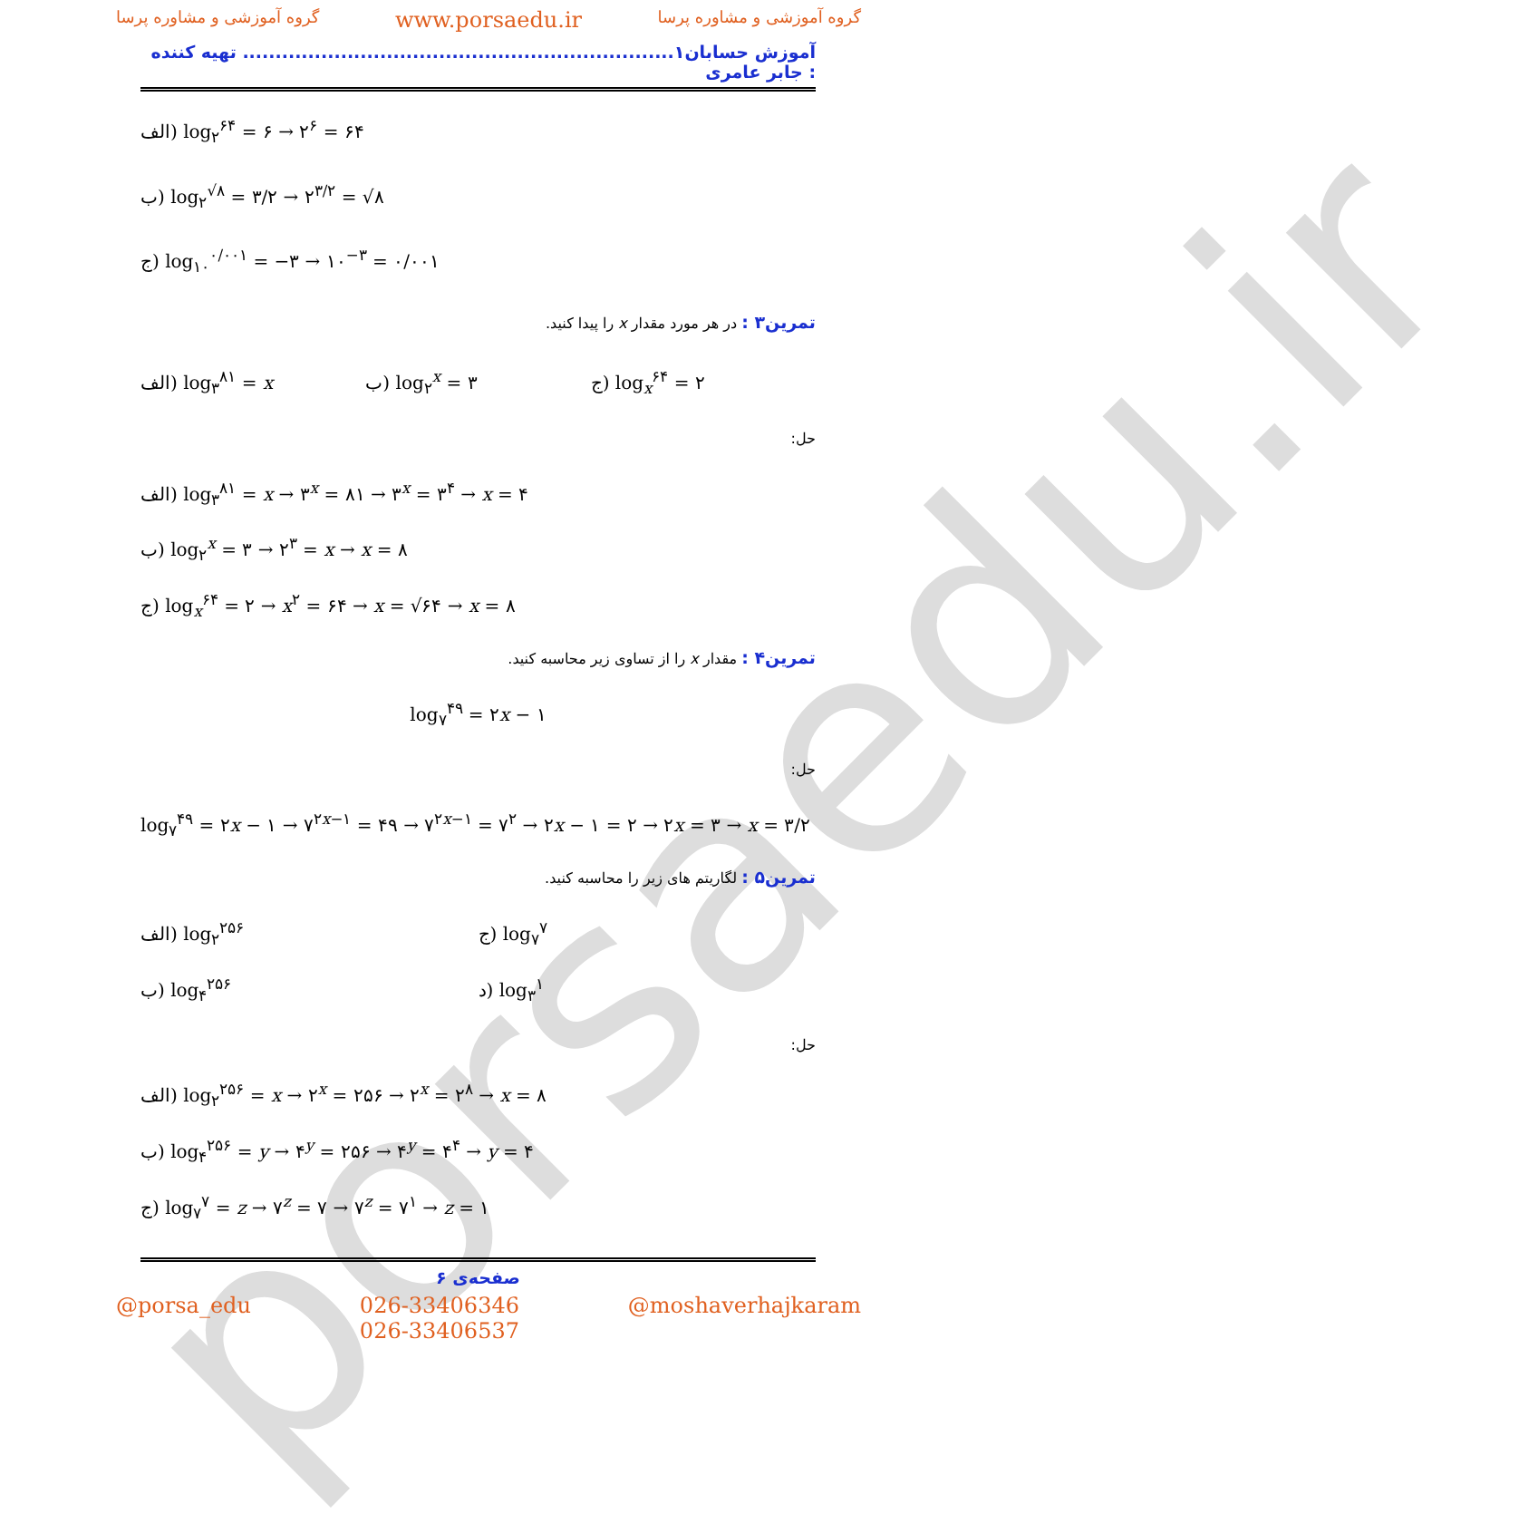porsaedu.ir
گروه آموزشی و مشاوره پرسا www.porsaedu.ir گروه آموزشی و مشاوره پرسا
آموزش حسابان۱.................................................................. تهیه کننده : جابر عامری
الف) log<sub>۲</sub><sup>۶۴</sup> = ۶ → ۲<sup>۶</sup> = ۶۴
ب) log<sub>۲</sub><sup>√۸</sup> = ۳/۲ → ۲<sup>۳/۲</sup> = √۸
ج) log<sub>۱۰</sub><sup>۰/۰۰۱</sup> = −۳ → ۱۰<sup>−۳</sup> = ۰/۰۰۱
تمرین۳ : در هر مورد مقدار x را پیدا کنید.
الف) log<sub>۳</sub><sup>۸۱</sup> = x ب) log<sub>۲</sub><sup>x</sup> = ۳ ج) log<sub>x</sub><sup>۶۴</sup> = ۲
حل:
الف) log<sub>۳</sub><sup>۸۱</sup> = x → ۳<sup>x</sup> = ۸۱ → ۳<sup>x</sup> = ۳<sup>۴</sup> → x = ۴
ب) log<sub>۲</sub><sup>x</sup> = ۳ → ۲<sup>۳</sup> = x → x = ۸
ج) log<sub>x</sub><sup>۶۴</sup> = ۲ → x<sup>۲</sup> = ۶۴ → x = √۶۴ → x = ۸
تمرین۴ : مقدار x را از تساوی زیر محاسبه کنید.
log<sub>۷</sub><sup>۴۹</sup> = ۲x − ۱
حل:
log<sub>۷</sub><sup>۴۹</sup> = ۲x − ۱ → ۷<sup>۲x−۱</sup> = ۴۹ → ۷<sup>۲x−۱</sup> = ۷<sup>۲</sup> → ۲x − ۱ = ۲ → ۲x = ۳ → x = ۳/۲
تمرین۵ : لگاریتم های زیر را محاسبه کنید.
الف) log<sub>۲</sub><sup>۲۵۶</sup> ج) log<sub>۷</sub><sup>۷</sup>
ب) log<sub>۴</sub><sup>۲۵۶</sup> د) log<sub>۳</sub><sup>۱</sup>
حل:
الف) log<sub>۲</sub><sup>۲۵۶</sup> = x → ۲<sup>x</sup> = ۲۵۶ → ۲<sup>x</sup> = ۲<sup>۸</sup> → x = ۸
ب) log<sub>۴</sub><sup>۲۵۶</sup> = y → ۴<sup>y</sup> = ۲۵۶ → ۴<sup>y</sup> = ۴<sup>۴</sup> → y = ۴
ج) log<sub>۷</sub><sup>۷</sup> = z → ۷<sup>z</sup> = ۷ → ۷<sup>z</sup> = ۷<sup>۱</sup> → z = ۱
صفحه‌ی ۶
@porsa_edu 026-33406346
026-33406537 @moshaverhajkaram